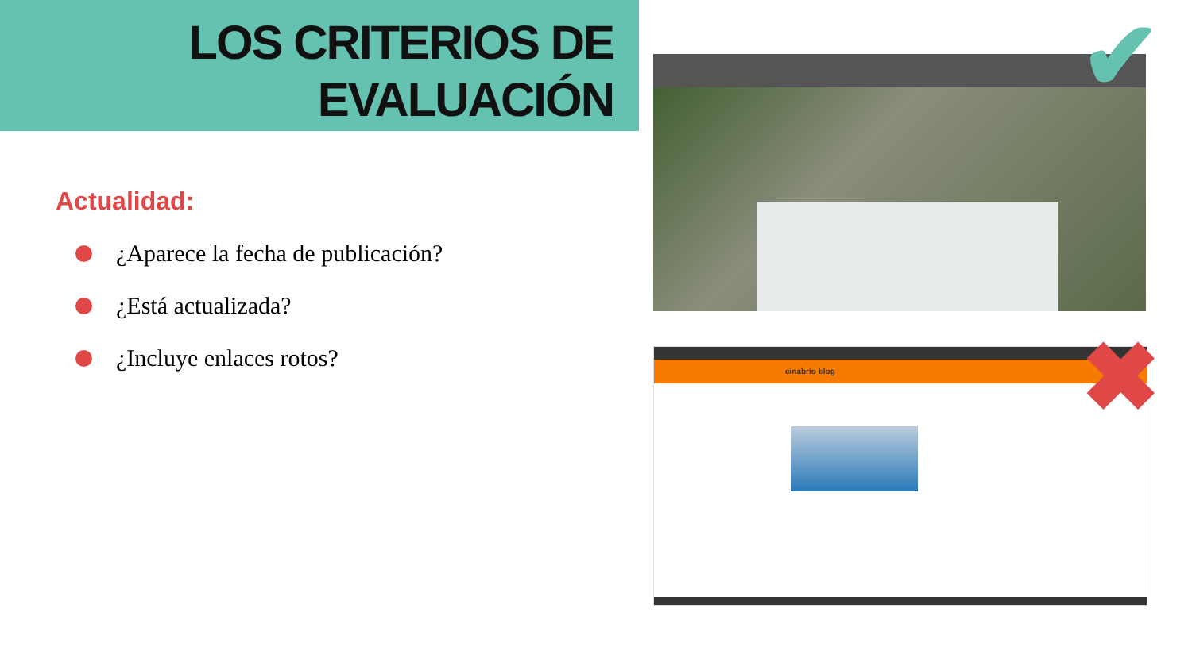LOS CRITERIOS DE
EVALUACIÓN
Actualidad:
¿Aparece la fecha de publicación?
¿Está actualizada?
¿Incluye enlaces rotos?
cinabrio blog
✔
✖